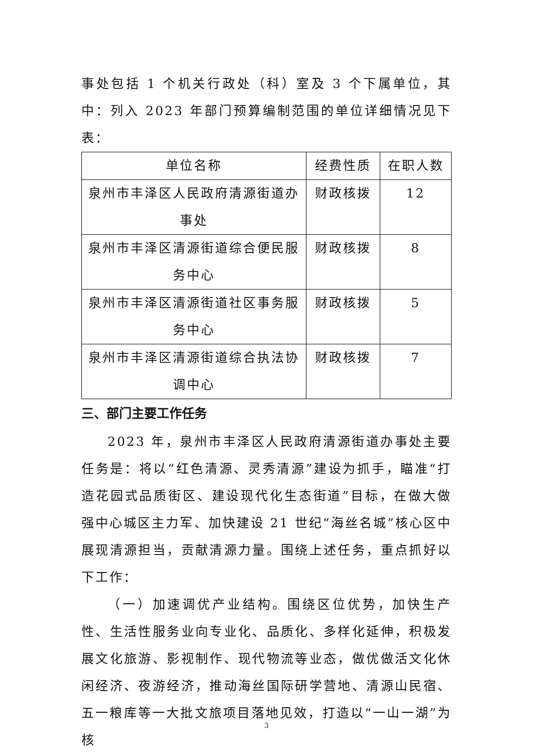事处包括 1 个机关行政处（科）室及 3 个下属单位，其中：列入 2023 年部门预算编制范围的单位详细情况见下表：
| 单位名称 | 经费性质 | 在职人数 |
| --- | --- | --- |
| 泉州市丰泽区人民政府清源街道办事处 | 财政核拨 | 12 |
| 泉州市丰泽区清源街道综合便民服务中心 | 财政核拨 | 8 |
| 泉州市丰泽区清源街道社区事务服务中心 | 财政核拨 | 5 |
| 泉州市丰泽区清源街道综合执法协调中心 | 财政核拨 | 7 |
三、部门主要工作任务
2023 年，泉州市丰泽区人民政府清源街道办事处主要任务是：将以“红色清源、灵秀清源”建设为抓手，瞄准“打造花园式品质街区、建设现代化生态街道”目标，在做大做强中心城区主力军、加快建设 21 世纪“海丝名城”核心区中展现清源担当，贡献清源力量。围绕上述任务，重点抓好以下工作：
（一）加速调优产业结构。围绕区位优势，加快生产性、生活性服务业向专业化、品质化、多样化延伸，积极发展文化旅游、影视制作、现代物流等业态，做优做活文化休闲经济、夜游经济，推动海丝国际研学营地、清源山民宿、五一粮库等一大批文旅项目落地见效，打造以“一山一湖”为核
3